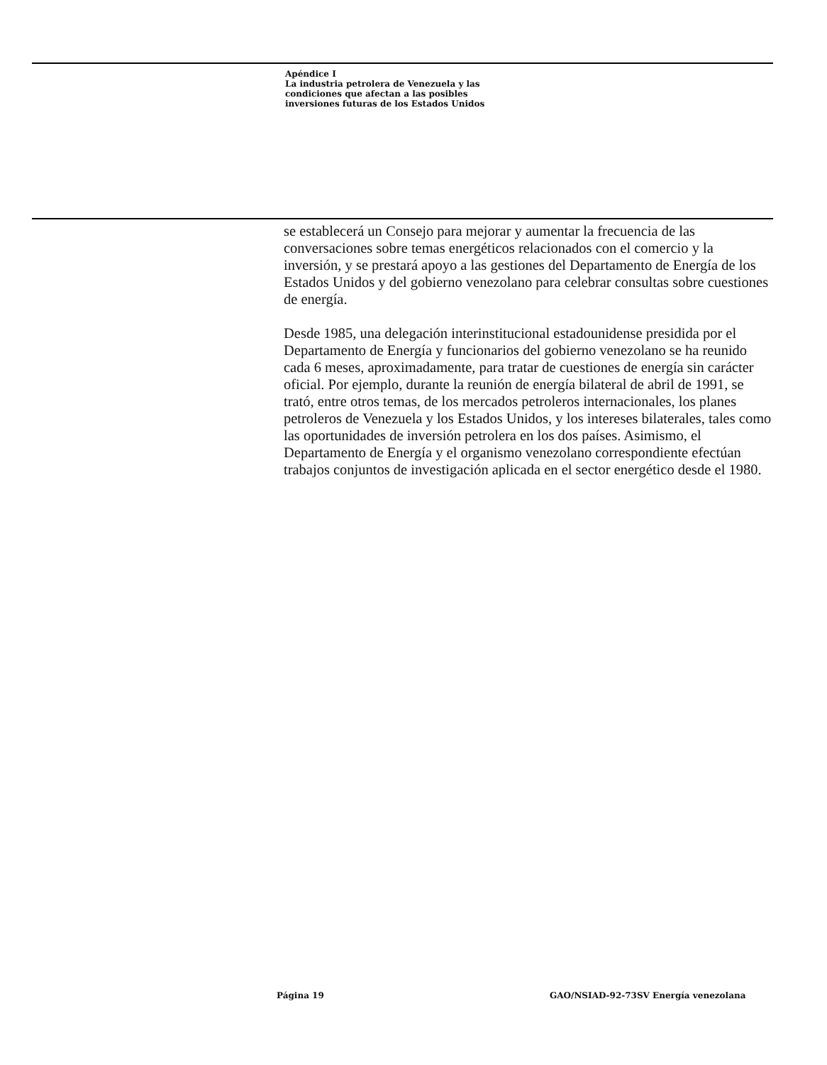Apéndice I
La industria petrolera de Venezuela y las
condiciones que afectan a las posibles
inversiones futuras de los Estados Unidos
se establecerá un Consejo para mejorar y aumentar la frecuencia de las conversaciones sobre temas energéticos relacionados con el comercio y la inversión, y se prestará apoyo a las gestiones del Departamento de Energía de los Estados Unidos y del gobierno venezolano para celebrar consultas sobre cuestiones de energía.
Desde 1985, una delegación interinstitucional estadounidense presidida por el Departamento de Energía y funcionarios del gobierno venezolano se ha reunido cada 6 meses, aproximadamente, para tratar de cuestiones de energía sin carácter oficial. Por ejemplo, durante la reunión de energía bilateral de abril de 1991, se trató, entre otros temas, de los mercados petroleros internacionales, los planes petroleros de Venezuela y los Estados Unidos, y los intereses bilaterales, tales como las oportunidades de inversión petrolera en los dos países. Asimismo, el Departamento de Energía y el organismo venezolano correspondiente efectúan trabajos conjuntos de investigación aplicada en el sector energético desde el 1980.
Página 19
GAO/NSIAD-92-73SV Energía venezolana